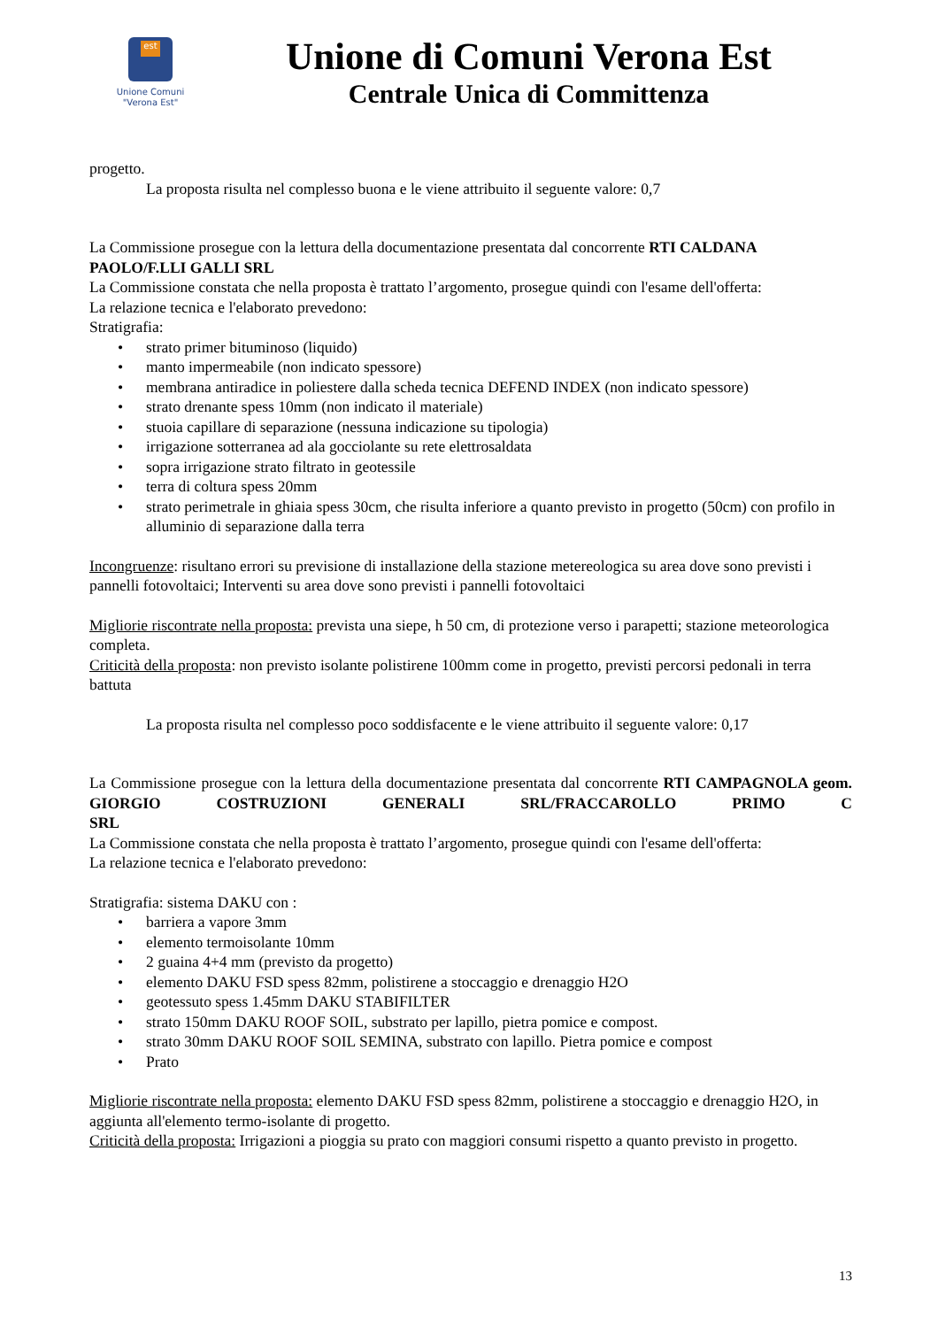est
Unione Comuni
"Verona Est"
Unione di Comuni Verona Est
Centrale Unica di Committenza
progetto.
La proposta risulta nel complesso buona e le viene attribuito il seguente valore: 0,7
La Commissione prosegue con la lettura della documentazione presentata dal concorrente RTI CALDANA PAOLO/F.LLI GALLI SRL
La Commissione constata che nella proposta è trattato l’argomento, prosegue quindi con l'esame dell'offerta:
La relazione tecnica e l'elaborato prevedono:
Stratigrafia:
strato primer bituminoso (liquido)
manto impermeabile (non indicato spessore)
membrana antiradice in poliestere dalla scheda tecnica DEFEND INDEX (non indicato spessore)
strato drenante spess 10mm (non indicato il materiale)
stuoia capillare di separazione (nessuna indicazione su tipologia)
irrigazione sotterranea ad ala gocciolante su rete elettrosaldata
sopra irrigazione strato filtrato in geotessile
terra di coltura spess 20mm
strato perimetrale in ghiaia spess 30cm, che risulta inferiore a quanto previsto in progetto (50cm) con profilo in alluminio di separazione dalla terra
Incongruenze: risultano errori su previsione di installazione della stazione metereologica su area dove sono previsti i pannelli fotovoltaici; Interventi su area dove sono previsti i pannelli fotovoltaici
Migliorie riscontrate nella proposta: prevista una siepe, h 50 cm, di protezione verso i parapetti; stazione meteorologica completa.
Criticità della proposta: non previsto isolante polistirene 100mm come in progetto, previsti percorsi pedonali in terra battuta
La proposta risulta nel complesso poco soddisfacente e le viene attribuito il seguente valore: 0,17
La Commissione prosegue con la lettura della documentazione presentata dal concorrente RTI CAMPAGNOLA geom. GIORGIO COSTRUZIONI GENERALI SRL/FRACCAROLLO PRIMO C
SRL
La Commissione constata che nella proposta è trattato l’argomento, prosegue quindi con l'esame dell'offerta:
La relazione tecnica e l'elaborato prevedono:
Stratigrafia: sistema DAKU con :
barriera a vapore 3mm
elemento termoisolante 10mm
2 guaina 4+4 mm (previsto da progetto)
elemento DAKU FSD spess 82mm, polistirene a stoccaggio e drenaggio H2O
geotessuto spess 1.45mm DAKU STABIFILTER
strato 150mm DAKU ROOF SOIL, substrato per lapillo, pietra pomice e compost.
strato 30mm DAKU ROOF SOIL SEMINA, substrato con lapillo. Pietra pomice e compost
Prato
Migliorie riscontrate nella proposta: elemento DAKU FSD spess 82mm, polistirene a stoccaggio e drenaggio H2O, in aggiunta all'elemento termo-isolante di progetto.
Criticità della proposta: Irrigazioni a pioggia su prato con maggiori consumi rispetto a quanto previsto in progetto.
13